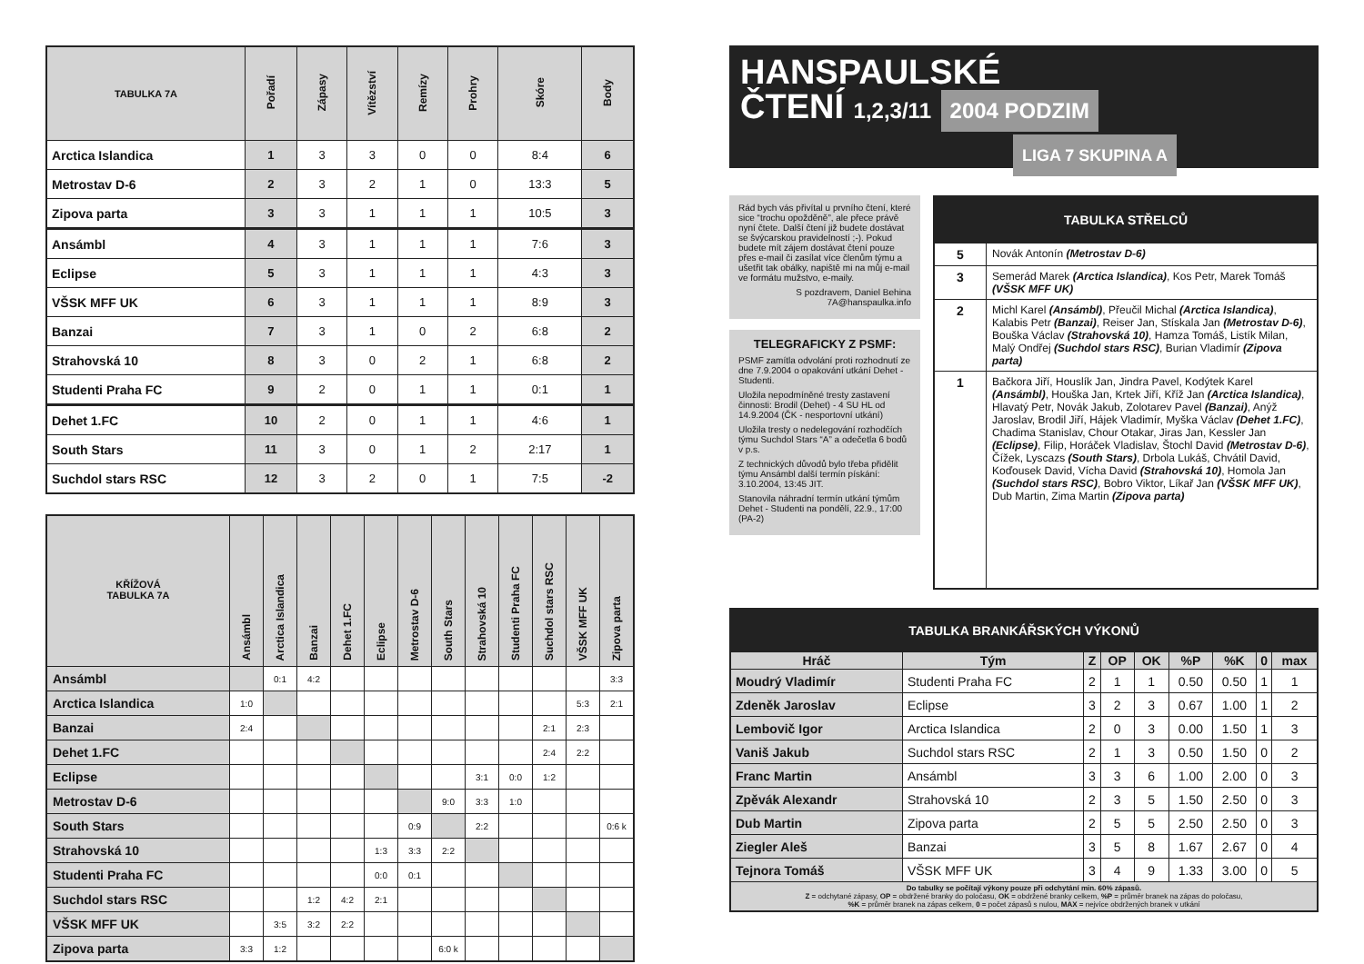| TABULKA 7A | Pořadí | Zápasy | Vítězství | Remízy | Prohry | Skóre | Body |
| --- | --- | --- | --- | --- | --- | --- | --- |
| Arctica Islandica | 1 | 3 | 3 | 0 | 0 | 8:4 | 6 |
| Metrostav D-6 | 2 | 3 | 2 | 1 | 0 | 13:3 | 5 |
| Zipova parta | 3 | 3 | 1 | 1 | 1 | 10:5 | 3 |
| Ansámbl | 4 | 3 | 1 | 1 | 1 | 7:6 | 3 |
| Eclipse | 5 | 3 | 1 | 1 | 1 | 4:3 | 3 |
| VŠSK MFF UK | 6 | 3 | 1 | 1 | 1 | 8:9 | 3 |
| Banzai | 7 | 3 | 1 | 0 | 2 | 6:8 | 2 |
| Strahovská 10 | 8 | 3 | 0 | 2 | 1 | 6:8 | 2 |
| Studenti Praha FC | 9 | 2 | 0 | 1 | 1 | 0:1 | 1 |
| Dehet 1.FC | 10 | 2 | 0 | 1 | 1 | 4:6 | 1 |
| South Stars | 11 | 3 | 0 | 1 | 2 | 2:17 | 1 |
| Suchdol stars RSC | 12 | 3 | 2 | 0 | 1 | 7:5 | -2 |
| KŘÍŽOVÁ TABULKA 7A | Ansámbl | Arctica Islandica | Banzai | Dehet 1.FC | Eclipse | Metrostav D-6 | South Stars | Strahovská 10 | Studenti Praha FC | Suchdol stars RSC | VŠSK MFF UK | Zipova parta |
| --- | --- | --- | --- | --- | --- | --- | --- | --- | --- | --- | --- | --- |
| Ansámbl | | 0:1 | 4:2 | | | | | | | | | 3:3 |
| Arctica Islandica | 1:0 | | | | | | | | | | 5:3 | 2:1 |
| Banzai | 2:4 | | | | | | | | | 2:1 | 2:3 | |
| Dehet 1.FC | | | | | | | | | | 2:4 | 2:2 | |
| Eclipse | | | | | | | | 3:1 | 0:0 | 1:2 | | |
| Metrostav D-6 | | | | | | | 9:0 | 3:3 | 1:0 | | | |
| South Stars | | | | | | 0:9 | | 2:2 | | | | 0:6 k |
| Strahovská 10 | | | | | 1:3 | 3:3 | 2:2 | | | | | |
| Studenti Praha FC | | | | | 0:0 | 0:1 | | | | | | |
| Suchdol stars RSC | | | 1:2 | 4:2 | 2:1 | | | | | | | |
| VŠSK MFF UK | | 3:5 | 3:2 | 2:2 | | | | | | | | |
| Zipova parta | 3:3 | 1:2 | | | | | 6:0 k | | | | | |
HANSPAULSKÉ
ČTENÍ 1,2,3/11 2004 PODZIM
LIGA 7 SKUPINA A
Rád bych vás přivítal u prvního čtení, které sice “trochu opožděně”, ale přece právě nyní čtete. Další čtení již budete dostávat se švýcarskou pravidelností ;-). Pokud budete mít zájem dostávat čtení pouze přes e-mail či zasílat více členům týmu a ušetřit tak obálky, napiště mi na můj e-mail ve formátu mužstvo, e-maily.
S pozdravem, Daniel Behina
7A@hanspaulka.info
TELEGRAFICKY Z PSMF:
PSMF zamítla odvolání proti rozhodnutí ze dne 7.9.2004 o opakování utkání Dehet - Studenti.
Uložila nepodmíněné tresty zastavení činnosti: Brodil (Dehet) - 4 SU HL od 14.9.2004 (ČK - nesportovní utkání)
Uložila tresty o nedelegování rozhodčích týmu Suchdol Stars “A” a odečetla 6 bodů v p.s.
Z technických důvodů bylo třeba přidělit týmu Ansámbl další termín pískání: 3.10.2004, 13:45 JIT.
Stanovila náhradní termín utkání týmům Dehet - Studenti na pondělí, 22.9., 17:00 (PA-2)
| TABULKA STŘELCŮ | |
| --- | --- |
| 5 | Novák Antonín (Metrostav D-6) |
| 3 | Semerád Marek (Arctica Islandica) , Kos Petr, Marek Tomáš (VŠSK MFF UK) |
| 2 | Michl Karel (Ansámbl) , Přeučil Michal (Arctica Islandica) , Kalabis Petr (Banzai) , Reiser Jan, Stískala Jan (Metrostav D-6) , Bouška Václav (Strahovská 10) , Hamza Tomáš, Listík Milan, Malý Ondřej (Suchdol stars RSC) , Burian Vladimír (Zipova parta) |
| 1 | Bačkora Jiří, Houslík Jan, Jindra Pavel, Kodýtek Karel (Ansámbl) , Houška Jan, Krtek Jiří, Kříž Jan (Arctica Islandica) , Hlavatý Petr, Novák Jakub, Zolotarev Pavel (Banzai) , Anýž Jaroslav, Brodil Jiří, Hájek Vladimír, Myška Václav (Dehet 1.FC) , Chadima Stanislav, Chour Otakar, Jiras Jan, Kessler Jan (Eclipse) , Filip, Horáček Vladislav, Štochl David (Metrostav D-6) , Čížek, Lyscazs (South Stars) , Drbola Lukáš, Chvátil David, Koďousek David, Vícha David (Strahovská 10) , Homola Jan (Suchdol stars RSC) , Bobro Viktor, Líkař Jan (VŠSK MFF UK) , Dub Martin, Zima Martin (Zipova parta) |
| TABULKA BRANKÁŘSKÝCH VÝKONŮ | | | | | | | | |
| --- | --- | --- | --- | --- | --- | --- | --- | --- |
| Hráč | Tým | Z | OP | OK | %P | %K | 0 | max |
| Moudrý Vladimír | Studenti Praha FC | 2 | 1 | 1 | 0.50 | 0.50 | 1 | 1 |
| Zdeněk Jaroslav | Eclipse | 3 | 2 | 3 | 0.67 | 1.00 | 1 | 2 |
| Lembovič Igor | Arctica Islandica | 2 | 0 | 3 | 0.00 | 1.50 | 1 | 3 |
| Vaniš Jakub | Suchdol stars RSC | 2 | 1 | 3 | 0.50 | 1.50 | 0 | 2 |
| Franc Martin | Ansámbl | 3 | 3 | 6 | 1.00 | 2.00 | 0 | 3 |
| Zpěvák Alexandr | Strahovská 10 | 2 | 3 | 5 | 1.50 | 2.50 | 0 | 3 |
| Dub Martin | Zipova parta | 2 | 5 | 5 | 2.50 | 2.50 | 0 | 3 |
| Ziegler Aleš | Banzai | 3 | 5 | 8 | 1.67 | 2.67 | 0 | 4 |
| Tejnora Tomáš | VŠSK MFF UK | 3 | 4 | 9 | 1.33 | 3.00 | 0 | 5 |
| Do tabulky se počítají výkony pouze při odchytání min. 60% zápasů. Z = odchytané zápasy, OP = obdržené branky do poločasu, OK = obdržené branky celkem, %P = průměr branek na zápas do poločasu, %K = průměr branek na zápas celkem, 0 = počet zápasů s nulou, MAX = nejvíce obdržených branek v utkání | | | | | | | | |